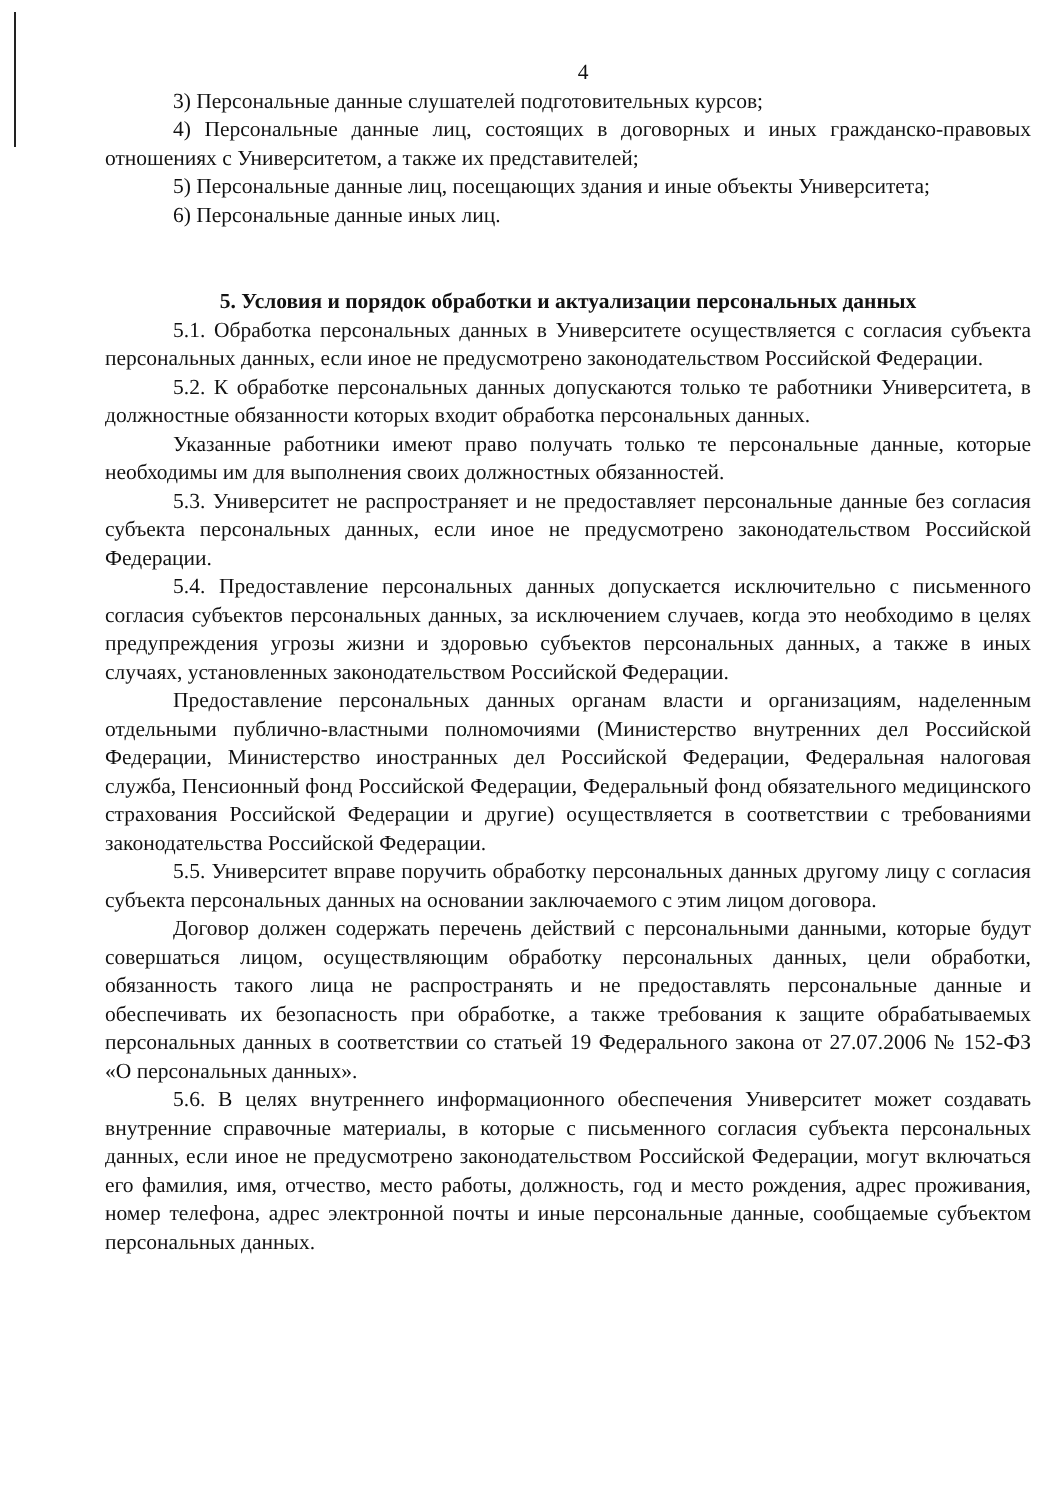4
3) Персональные данные слушателей подготовительных курсов;
4) Персональные данные лиц, состоящих в договорных и иных гражданско-правовых отношениях с Университетом, а также их представителей;
5) Персональные данные лиц, посещающих здания и иные объекты Университета;
6) Персональные данные иных лиц.
5. Условия и порядок обработки и актуализации персональных данных
5.1. Обработка персональных данных в Университете осуществляется с согласия субъекта персональных данных, если иное не предусмотрено законодательством Российской Федерации.
5.2. К обработке персональных данных допускаются только те работники Университета, в должностные обязанности которых входит обработка персональных данных.
Указанные работники имеют право получать только те персональные данные, которые необходимы им для выполнения своих должностных обязанностей.
5.3. Университет не распространяет и не предоставляет персональные данные без согласия субъекта персональных данных, если иное не предусмотрено законодательством Российской Федерации.
5.4. Предоставление персональных данных допускается исключительно с письменного согласия субъектов персональных данных, за исключением случаев, когда это необходимо в целях предупреждения угрозы жизни и здоровью субъектов персональных данных, а также в иных случаях, установленных законодательством Российской Федерации.
Предоставление персональных данных органам власти и организациям, наделенным отдельными публично-властными полномочиями (Министерство внутренних дел Российской Федерации, Министерство иностранных дел Российской Федерации, Федеральная налоговая служба, Пенсионный фонд Российской Федерации, Федеральный фонд обязательного медицинского страхования Российской Федерации и другие) осуществляется в соответствии с требованиями законодательства Российской Федерации.
5.5. Университет вправе поручить обработку персональных данных другому лицу с согласия субъекта персональных данных на основании заключаемого с этим лицом договора.
Договор должен содержать перечень действий с персональными данными, которые будут совершаться лицом, осуществляющим обработку персональных данных, цели обработки, обязанность такого лица не распространять и не предоставлять персональные данные и обеспечивать их безопасность при обработке, а также требования к защите обрабатываемых персональных данных в соответствии со статьей 19 Федерального закона от 27.07.2006 № 152-ФЗ «О персональных данных».
5.6. В целях внутреннего информационного обеспечения Университет может создавать внутренние справочные материалы, в которые с письменного согласия субъекта персональных данных, если иное не предусмотрено законодательством Российской Федерации, могут включаться его фамилия, имя, отчество, место работы, должность, год и место рождения, адрес проживания, номер телефона, адрес электронной почты и иные персональные данные, сообщаемые субъектом персональных данных.